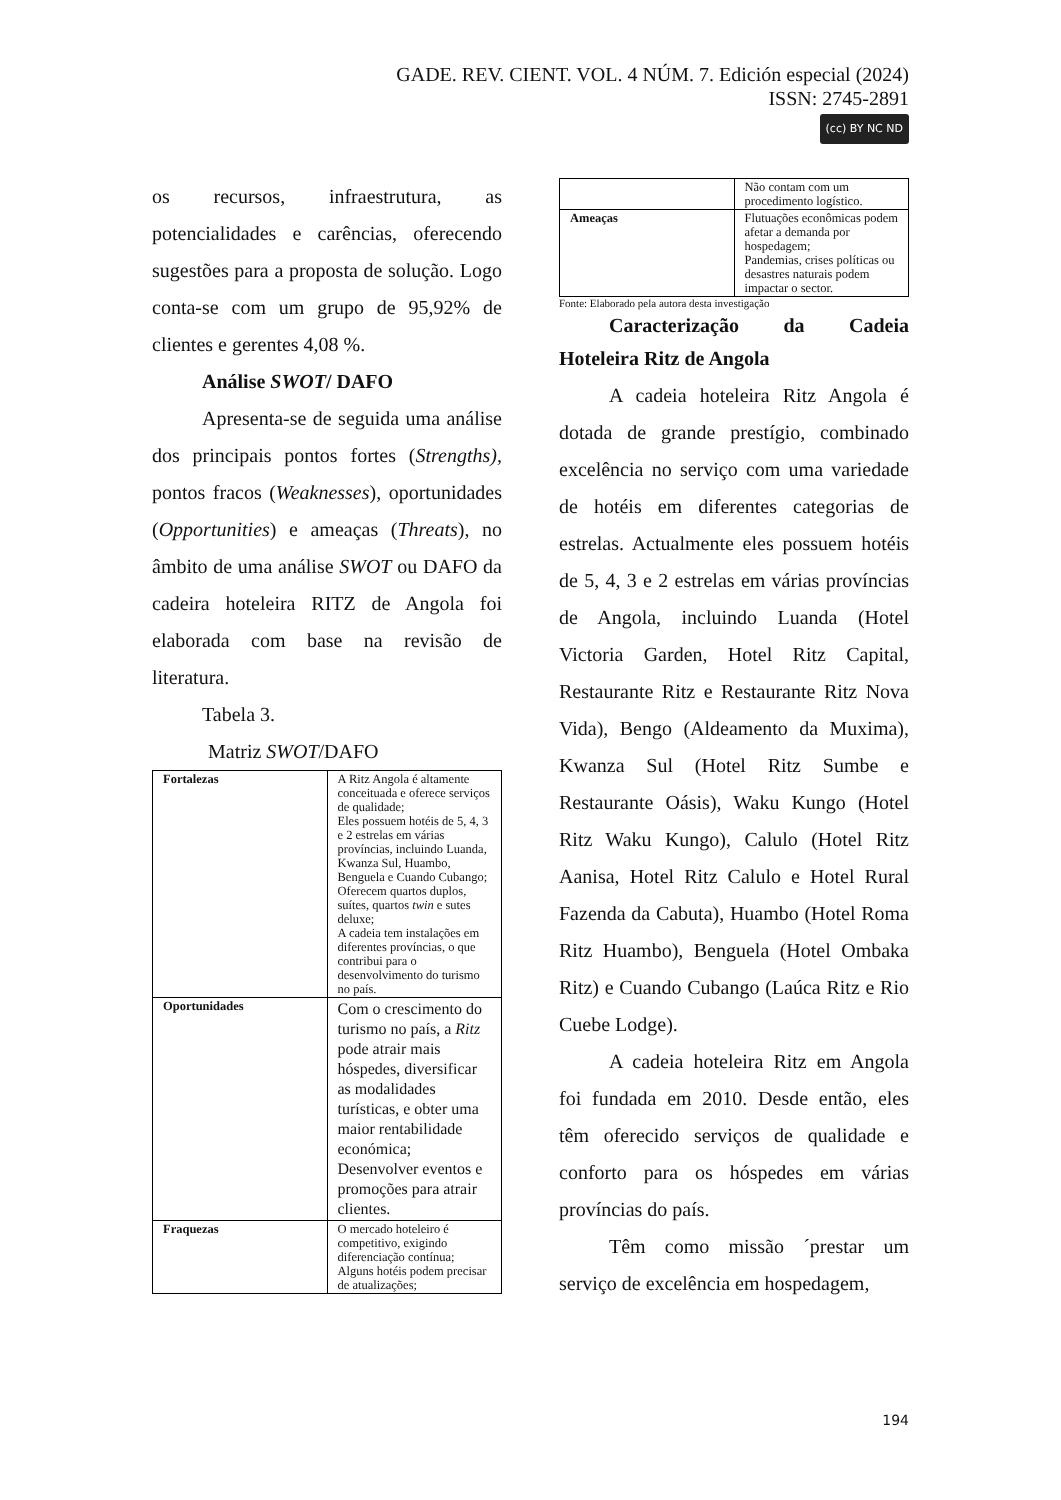GADE. REV. CIENT. VOL. 4 NÚM. 7. Edición especial (2024)
ISSN: 2745-2891
(cc) BY NC ND
os recursos, infraestrutura, as potencialidades e carências, oferecendo sugestões para a proposta de solução. Logo conta-se com um grupo de 95,92% de clientes e gerentes 4,08 %.
Análise SWOT/ DAFO
Apresenta-se de seguida uma análise dos principais pontos fortes (Strengths), pontos fracos (Weaknesses), oportunidades (Opportunities) e ameaças (Threats), no âmbito de uma análise SWOT ou DAFO da cadeira hoteleira RITZ de Angola foi elaborada com base na revisão de literatura.
Tabela 3.
Matriz SWOT/DAFO
| Fortalezas | A Ritz Angola é altamente conceituada e oferece serviços de qualidade; Eles possuem hotéis de 5, 4, 3 e 2 estrelas em várias províncias, incluindo Luanda, Kwanza Sul, Huambo, Benguela e Cuando Cubango; Oferecem quartos duplos, suítes, quartos twin e sutes deluxe; A cadeia tem instalações em diferentes províncias, o que contribui para o desenvolvimento do turismo no país. |
| Oportunidades | Com o crescimento do turismo no país, a Ritz pode atrair mais hóspedes, diversificar as modalidades turísticas, e obter uma maior rentabilidade económica; Desenvolver eventos e promoções para atrair clientes. |
| Fraquezas | O mercado hoteleiro é competitivo, exigindo diferenciação contínua; Alguns hotéis podem precisar de atualizações; |
| | Não contam com um procedimento logístico. |
| Ameaças | Flutuações econômicas podem afetar a demanda por hospedagem; Pandemias, crises políticas ou desastres naturais podem impactar o sector. |
Fonte: Elaborado pela autora desta investigação
Caracterização da Cadeia
Hoteleira Ritz de Angola
A cadeia hoteleira Ritz Angola é dotada de grande prestígio, combinado excelência no serviço com uma variedade de hotéis em diferentes categorias de estrelas. Actualmente eles possuem hotéis de 5, 4, 3 e 2 estrelas em várias províncias de Angola, incluindo Luanda (Hotel Victoria Garden, Hotel Ritz Capital, Restaurante Ritz e Restaurante Ritz Nova Vida), Bengo (Aldeamento da Muxima), Kwanza Sul (Hotel Ritz Sumbe e Restaurante Oásis), Waku Kungo (Hotel Ritz Waku Kungo), Calulo (Hotel Ritz Aanisa, Hotel Ritz Calulo e Hotel Rural Fazenda da Cabuta), Huambo (Hotel Roma Ritz Huambo), Benguela (Hotel Ombaka Ritz) e Cuando Cubango (Laúca Ritz e Rio Cuebe Lodge).
A cadeia hoteleira Ritz em Angola foi fundada em 2010. Desde então, eles têm oferecido serviços de qualidade e conforto para os hóspedes em várias províncias do país.
Têm como missão ´prestar um serviço de excelência em hospedagem,
194